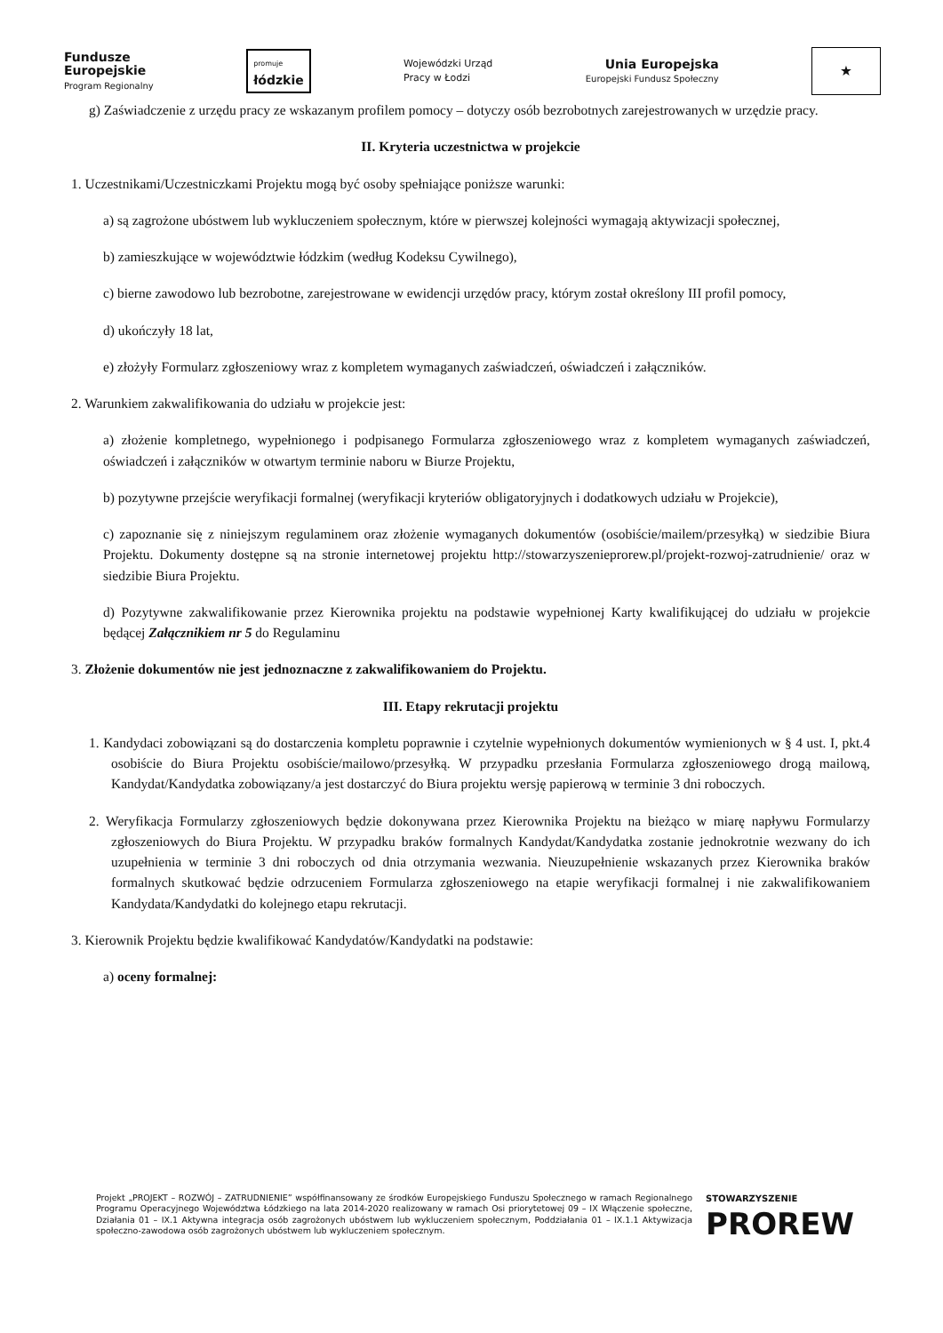Fundusze
Europejskie
Program Regionalny
promuje
łódzkie
Wojewódzki Urząd
Pracy w Łodzi
Unia Europejska
Europejski Fundusz Społeczny
★
g) Zaświadczenie z urzędu pracy ze wskazanym profilem pomocy – dotyczy osób bezrobotnych zarejestrowanych w urzędzie pracy.
II. Kryteria uczestnictwa w projekcie
1. Uczestnikami/Uczestniczkami Projektu mogą być osoby spełniające poniższe warunki:
a) są zagrożone ubóstwem lub wykluczeniem społecznym, które w pierwszej kolejności wymagają aktywizacji społecznej,
b) zamieszkujące w województwie łódzkim (według Kodeksu Cywilnego),
c) bierne zawodowo lub bezrobotne, zarejestrowane w ewidencji urzędów pracy, którym został określony III profil pomocy,
d) ukończyły 18 lat,
e) złożyły Formularz zgłoszeniowy wraz z kompletem wymaganych zaświadczeń, oświadczeń i załączników.
2. Warunkiem zakwalifikowania do udziału w projekcie jest:
a) złożenie kompletnego, wypełnionego i podpisanego Formularza zgłoszeniowego wraz z kompletem wymaganych zaświadczeń, oświadczeń i załączników w otwartym terminie naboru w Biurze Projektu,
b) pozytywne przejście weryfikacji formalnej (weryfikacji kryteriów obligatoryjnych i dodatkowych udziału w Projekcie),
c) zapoznanie się z niniejszym regulaminem oraz złożenie wymaganych dokumentów (osobiście/mailem/przesyłką) w siedzibie Biura Projektu. Dokumenty dostępne są na stronie internetowej projektu http://stowarzyszenieprorew.pl/projekt-rozwoj-zatrudnienie/ oraz w siedzibie Biura Projektu.
d) Pozytywne zakwalifikowanie przez Kierownika projektu na podstawie wypełnionej Karty kwalifikującej do udziału w projekcie będącej Załącznikiem nr 5 do Regulaminu
3. Złożenie dokumentów nie jest jednoznaczne z zakwalifikowaniem do Projektu.
III. Etapy rekrutacji projektu
1. Kandydaci zobowiązani są do dostarczenia kompletu poprawnie i czytelnie wypełnionych dokumentów wymienionych w § 4 ust. I, pkt.4 osobiście do Biura Projektu osobiście/mailowo/przesyłką. W przypadku przesłania Formularza zgłoszeniowego drogą mailową, Kandydat/Kandydatka zobowiązany/a jest dostarczyć do Biura projektu wersję papierową w terminie 3 dni roboczych.
2. Weryfikacja Formularzy zgłoszeniowych będzie dokonywana przez Kierownika Projektu na bieżąco w miarę napływu Formularzy zgłoszeniowych do Biura Projektu. W przypadku braków formalnych Kandydat/Kandydatka zostanie jednokrotnie wezwany do ich uzupełnienia w terminie 3 dni roboczych od dnia otrzymania wezwania. Nieuzupełnienie wskazanych przez Kierownika braków formalnych skutkować będzie odrzuceniem Formularza zgłoszeniowego na etapie weryfikacji formalnej i nie zakwalifikowaniem Kandydata/Kandydatki do kolejnego etapu rekrutacji.
3. Kierownik Projektu będzie kwalifikować Kandydatów/Kandydatki na podstawie:
a) oceny formalnej:
Projekt „PROJEKT – ROZWÓJ – ZATRUDNIENIE” współfinansowany ze środków Europejskiego Funduszu Społecznego w ramach Regionalnego Programu Operacyjnego Województwa Łódzkiego na lata 2014-2020 realizowany w ramach Osi priorytetowej 09 – IX Włączenie społeczne, Działania 01 – IX.1 Aktywna integracja osób zagrożonych ubóstwem lub wykluczeniem społecznym, Poddziałania 01 – IX.1.1 Aktywizacja społeczno-zawodowa osób zagrożonych ubóstwem lub wykluczeniem społecznym.
STOWARZYSZENIE
PROREW